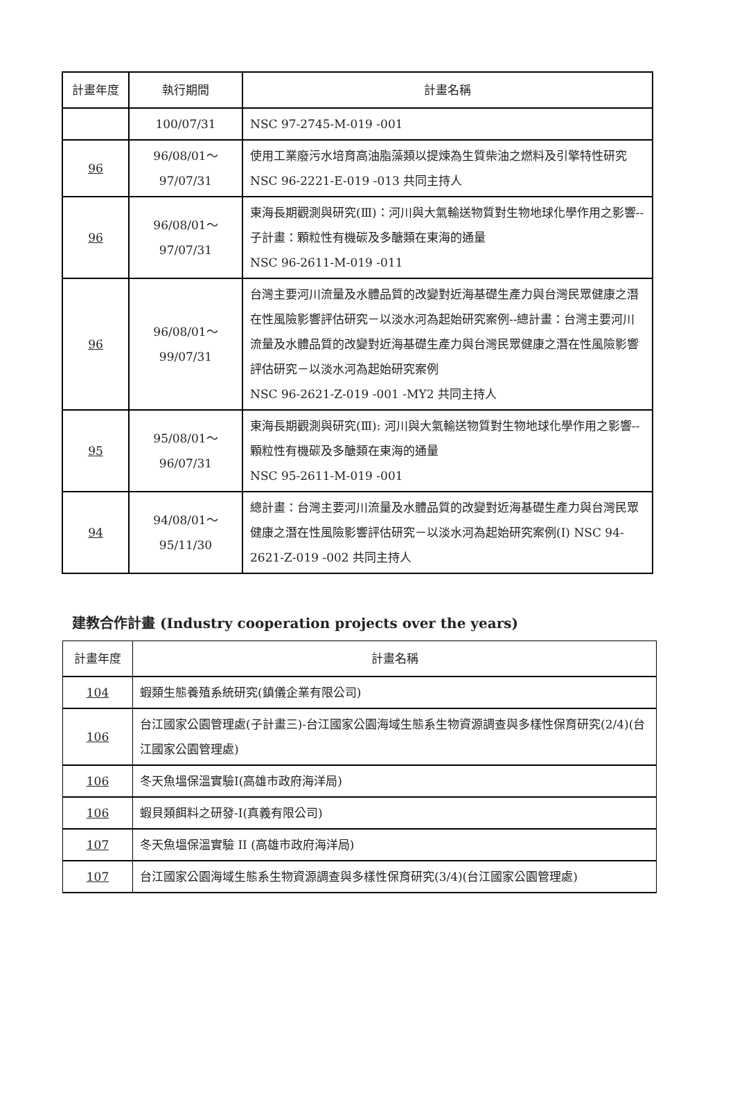| 計畫年度 | 執行期間 | 計畫名稱 |
| --- | --- | --- |
| | 100/07/31 | NSC 97-2745-M-019 -001 |
| 96 | 96/08/01～ 97/07/31 | 使用工業廢污水培育高油脂藻類以提煉為生質柴油之燃料及引擎特性研究 NSC 96-2221-E-019 -013 共同主持人 |
| 96 | 96/08/01～ 97/07/31 | 東海長期觀測與研究(Ⅲ)：河川與大氣輸送物質對生物地球化學作用之影響--子計畫：顆粒性有機碳及多醣類在東海的通量 NSC 96-2611-M-019 -011 |
| 96 | 96/08/01～ 99/07/31 | 台灣主要河川流量及水體品質的改變對近海基礎生產力與台灣民眾健康之潛在性風險影響評估研究－以淡水河為起始研究案例--總計畫：台灣主要河川流量及水體品質的改變對近海基礎生產力與台灣民眾健康之潛在性風險影響評估研究－以淡水河為起始研究案例 NSC 96-2621-Z-019 -001 -MY2 共同主持人 |
| 95 | 95/08/01～ 96/07/31 | 東海長期觀測與研究(Ⅲ): 河川與大氣輸送物質對生物地球化學作用之影響--顆粒性有機碳及多醣類在東海的通量 NSC 95-2611-M-019 -001 |
| 94 | 94/08/01～ 95/11/30 | 總計畫：台灣主要河川流量及水體品質的改變對近海基礎生產力與台灣民眾健康之潛在性風險影響評估研究－以淡水河為起始研究案例(I) NSC 94-2621-Z-019 -002 共同主持人 |
建教合作計畫 (Industry cooperation projects over the years)
| 計畫年度 | 計畫名稱 |
| 104 | 蝦類生態養殖系統研究(鎮儀企業有限公司) |
| 106 | 台江國家公園管理處(子計畫三)-台江國家公園海域生態系生物資源調查與多樣性保育研究(2/4)(台江國家公園管理處) |
| 106 | 冬天魚塭保溫實驗Ⅰ(高雄市政府海洋局) |
| 106 | 蝦貝類餌料之研發-I(真義有限公司) |
| 107 | 冬天魚塭保溫實驗 II (高雄市政府海洋局) |
| 107 | 台江國家公園海域生態系生物資源調查與多樣性保育研究(3/4)(台江國家公園管理處) |